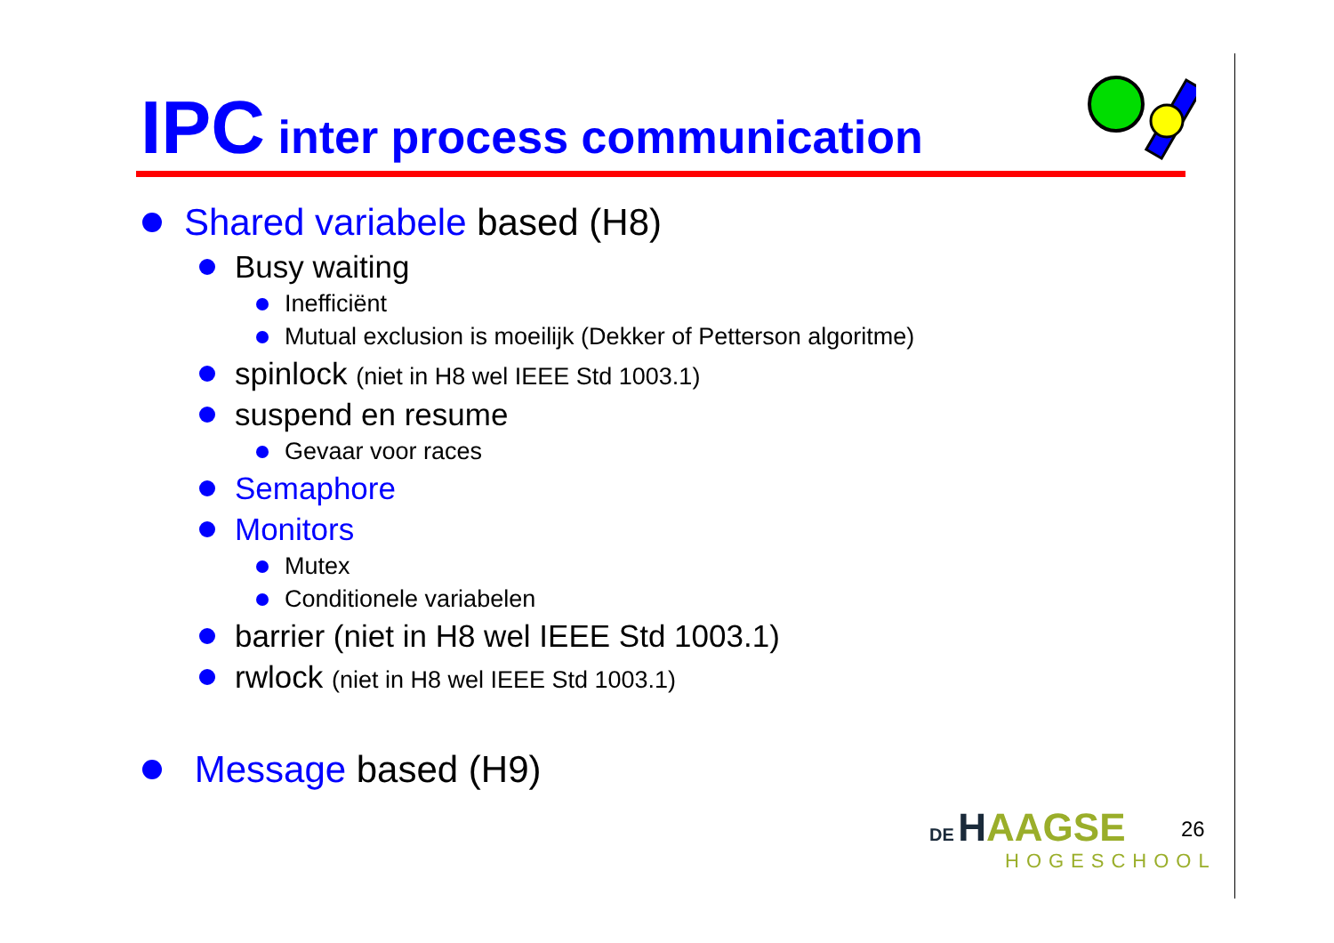IPC inter process communication
Shared variabele based (H8)
Busy waiting
Inefficiënt
Mutual exclusion is moeilijk (Dekker of Petterson algoritme)
spinlock (niet in H8 wel IEEE Std 1003.1)
suspend en resume
Gevaar voor races
Semaphore
Monitors
Mutex
Conditionele variabelen
barrier (niet in H8 wel IEEE Std 1003.1)
rwlock (niet in H8 wel IEEE Std 1003.1)
Message based (H9)
DE HAAGSE
HOGESCHOOL
26